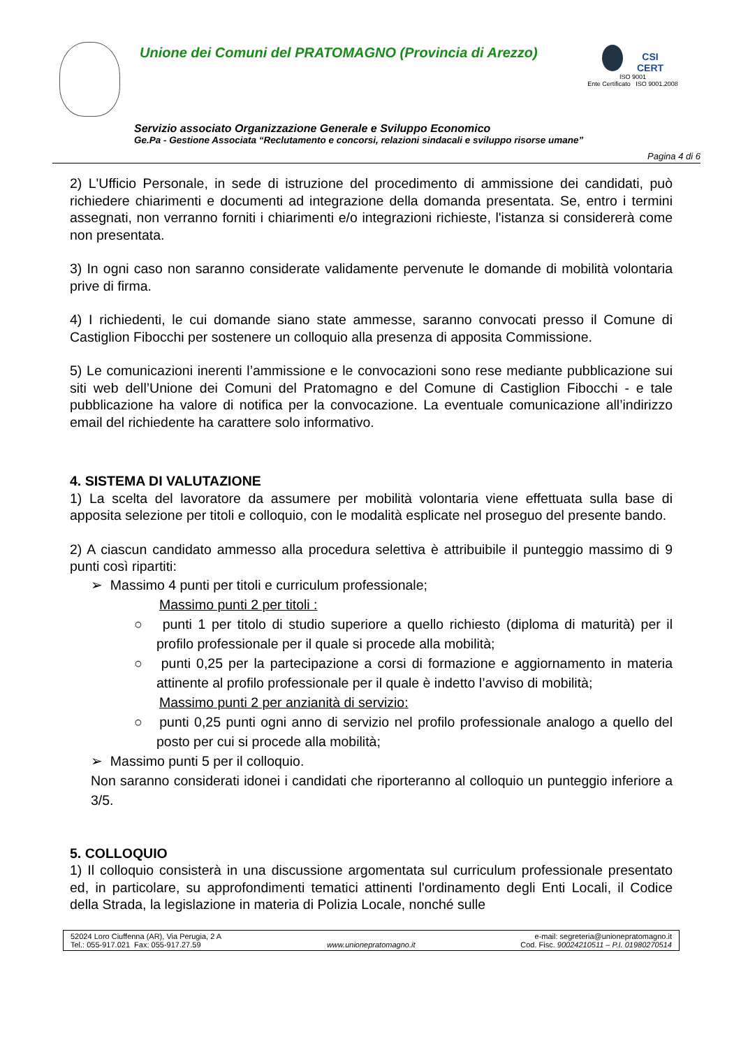Unione dei Comuni del PRATOMAGNO (Provincia di Arezzo)
CSI
CERT
ISO 9001
Ente Certificato ISO 9001.2008
Servizio associato Organizzazione Generale e Sviluppo Economico
Ge.Pa - Gestione Associata “Reclutamento e concorsi, relazioni sindacali e sviluppo risorse umane”
Pagina 4 di 6
2) L'Ufficio Personale, in sede di istruzione del procedimento di ammissione dei candidati, può richiedere chiarimenti e documenti ad integrazione della domanda presentata. Se, entro i termini assegnati, non verranno forniti i chiarimenti e/o integrazioni richieste, l'istanza si considererà come non presentata.
3) In ogni caso non saranno considerate validamente pervenute le domande di mobilità volontaria prive di firma.
4) I richiedenti, le cui domande siano state ammesse, saranno convocati presso il Comune di Castiglion Fibocchi per sostenere un colloquio alla presenza di apposita Commissione.
5) Le comunicazioni inerenti l’ammissione e le convocazioni sono rese mediante pubblicazione sui siti web dell’Unione dei Comuni del Pratomagno e del Comune di Castiglion Fibocchi - e tale pubblicazione ha valore di notifica per la convocazione. La eventuale comunicazione all’indirizzo email del richiedente ha carattere solo informativo.
4. SISTEMA DI VALUTAZIONE
1) La scelta del lavoratore da assumere per mobilità volontaria viene effettuata sulla base di apposita selezione per titoli e colloquio, con le modalità esplicate nel proseguo del presente bando.
2) A ciascun candidato ammesso alla procedura selettiva è attribuibile il punteggio massimo di 9 punti così ripartiti:
➢ Massimo 4 punti per titoli e curriculum professionale;
Massimo punti 2 per titoli :
○ punti 1 per titolo di studio superiore a quello richiesto (diploma di maturità) per il profilo professionale per il quale si procede alla mobilità;
○ punti 0,25 per la partecipazione a corsi di formazione e aggiornamento in materia attinente al profilo professionale per il quale è indetto l’avviso di mobilità;
Massimo punti 2 per anzianità di servizio:
○ punti 0,25 punti ogni anno di servizio nel profilo professionale analogo a quello del posto per cui si procede alla mobilità;
➢ Massimo punti 5 per il colloquio.
Non saranno considerati idonei i candidati che riporteranno al colloquio un punteggio inferiore a 3/5.
5. COLLOQUIO
1) Il colloquio consisterà in una discussione argomentata sul curriculum professionale presentato ed, in particolare, su approfondimenti tematici attinenti l'ordinamento degli Enti Locali, il Codice della Strada, la legislazione in materia di Polizia Locale, nonché sulle
52024 Loro Ciuffenna (AR), Via Perugia, 2 A
Tel.: 055-917.021 Fax: 055-917.27.59
www.unionepratomagno.it e-mail: segreteria@unionepratomagno.it
Cod. Fisc. 90024210511 – P.I. 01980270514